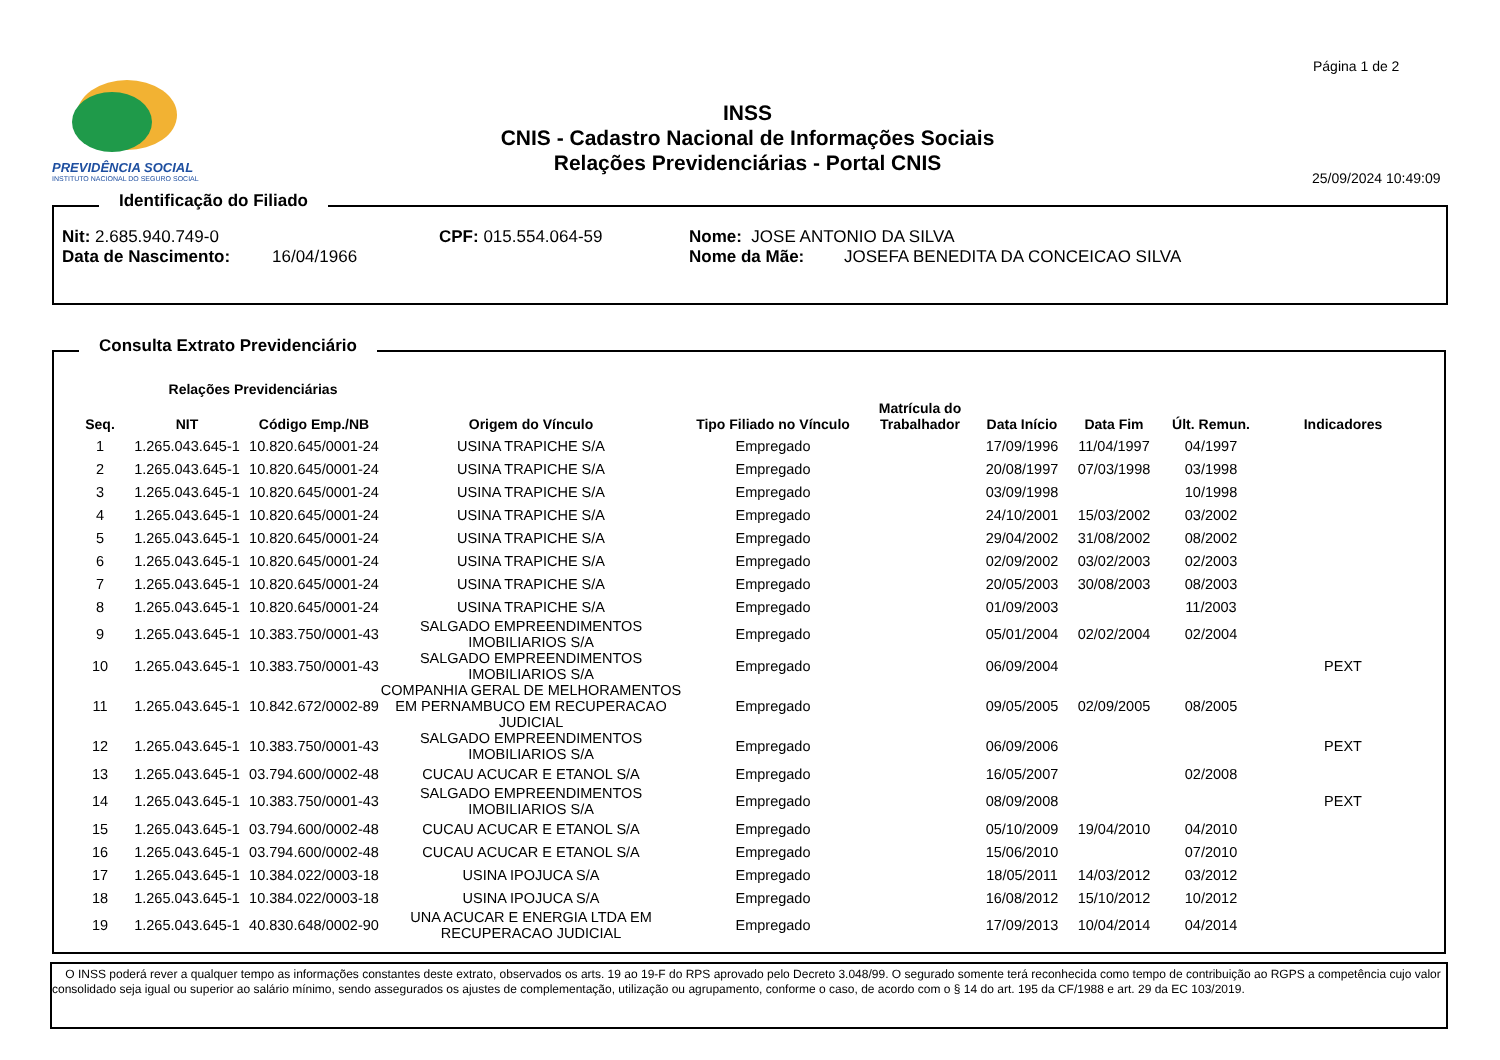Página 1 de 2
PREVIDÊNCIA SOCIAL
INSTITUTO NACIONAL DO SEGURO SOCIAL
INSS
CNIS - Cadastro Nacional de Informações Sociais
Relações Previdenciárias - Portal CNIS
25/09/2024 10:49:09
Identificação do Filiado
Nit: 2.685.940.749-0 CPF: 015.554.064-59 Nome: JOSE ANTONIO DA SILVA
Data de Nascimento: 16/04/1966 Nome da Mãe: JOSEFA BENEDITA DA CONCEICAO SILVA
Consulta Extrato Previdenciário
| | Relações Previdenciárias | | | | | | | | |
| --- | --- | --- | --- | --- | --- | --- | --- | --- | --- |
| Seq. | NIT | Código Emp./NB | Origem do Vínculo | Tipo Filiado no Vínculo | Matrícula do Trabalhador | Data Início | Data Fim | Últ. Remun. | Indicadores |
| 1 | 1.265.043.645-1 | 10.820.645/0001-24 | USINA TRAPICHE S/A | Empregado | | 17/09/1996 | 11/04/1997 | 04/1997 | |
| 2 | 1.265.043.645-1 | 10.820.645/0001-24 | USINA TRAPICHE S/A | Empregado | | 20/08/1997 | 07/03/1998 | 03/1998 | |
| 3 | 1.265.043.645-1 | 10.820.645/0001-24 | USINA TRAPICHE S/A | Empregado | | 03/09/1998 | | 10/1998 | |
| 4 | 1.265.043.645-1 | 10.820.645/0001-24 | USINA TRAPICHE S/A | Empregado | | 24/10/2001 | 15/03/2002 | 03/2002 | |
| 5 | 1.265.043.645-1 | 10.820.645/0001-24 | USINA TRAPICHE S/A | Empregado | | 29/04/2002 | 31/08/2002 | 08/2002 | |
| 6 | 1.265.043.645-1 | 10.820.645/0001-24 | USINA TRAPICHE S/A | Empregado | | 02/09/2002 | 03/02/2003 | 02/2003 | |
| 7 | 1.265.043.645-1 | 10.820.645/0001-24 | USINA TRAPICHE S/A | Empregado | | 20/05/2003 | 30/08/2003 | 08/2003 | |
| 8 | 1.265.043.645-1 | 10.820.645/0001-24 | USINA TRAPICHE S/A | Empregado | | 01/09/2003 | | 11/2003 | |
| 9 | 1.265.043.645-1 | 10.383.750/0001-43 | SALGADO EMPREENDIMENTOS IMOBILIARIOS S/A | Empregado | | 05/01/2004 | 02/02/2004 | 02/2004 | |
| 10 | 1.265.043.645-1 | 10.383.750/0001-43 | SALGADO EMPREENDIMENTOS IMOBILIARIOS S/A | Empregado | | 06/09/2004 | | | PEXT |
| 11 | 1.265.043.645-1 | 10.842.672/0002-89 | COMPANHIA GERAL DE MELHORAMENTOS EM PERNAMBUCO EM RECUPERACAO JUDICIAL | Empregado | | 09/05/2005 | 02/09/2005 | 08/2005 | |
| 12 | 1.265.043.645-1 | 10.383.750/0001-43 | SALGADO EMPREENDIMENTOS IMOBILIARIOS S/A | Empregado | | 06/09/2006 | | | PEXT |
| 13 | 1.265.043.645-1 | 03.794.600/0002-48 | CUCAU ACUCAR E ETANOL S/A | Empregado | | 16/05/2007 | | 02/2008 | |
| 14 | 1.265.043.645-1 | 10.383.750/0001-43 | SALGADO EMPREENDIMENTOS IMOBILIARIOS S/A | Empregado | | 08/09/2008 | | | PEXT |
| 15 | 1.265.043.645-1 | 03.794.600/0002-48 | CUCAU ACUCAR E ETANOL S/A | Empregado | | 05/10/2009 | 19/04/2010 | 04/2010 | |
| 16 | 1.265.043.645-1 | 03.794.600/0002-48 | CUCAU ACUCAR E ETANOL S/A | Empregado | | 15/06/2010 | | 07/2010 | |
| 17 | 1.265.043.645-1 | 10.384.022/0003-18 | USINA IPOJUCA S/A | Empregado | | 18/05/2011 | 14/03/2012 | 03/2012 | |
| 18 | 1.265.043.645-1 | 10.384.022/0003-18 | USINA IPOJUCA S/A | Empregado | | 16/08/2012 | 15/10/2012 | 10/2012 | |
| 19 | 1.265.043.645-1 | 40.830.648/0002-90 | UNA ACUCAR E ENERGIA LTDA EM RECUPERACAO JUDICIAL | Empregado | | 17/09/2013 | 10/04/2014 | 04/2014 | |
O INSS poderá rever a qualquer tempo as informações constantes deste extrato, observados os arts. 19 ao 19-F do RPS aprovado pelo Decreto 3.048/99. O segurado somente terá reconhecida como tempo de contribuição ao RGPS a competência cujo valor consolidado seja igual ou superior ao salário mínimo, sendo assegurados os ajustes de complementação, utilização ou agrupamento, conforme o caso, de acordo com o § 14 do art. 195 da CF/1988 e art. 29 da EC 103/2019.